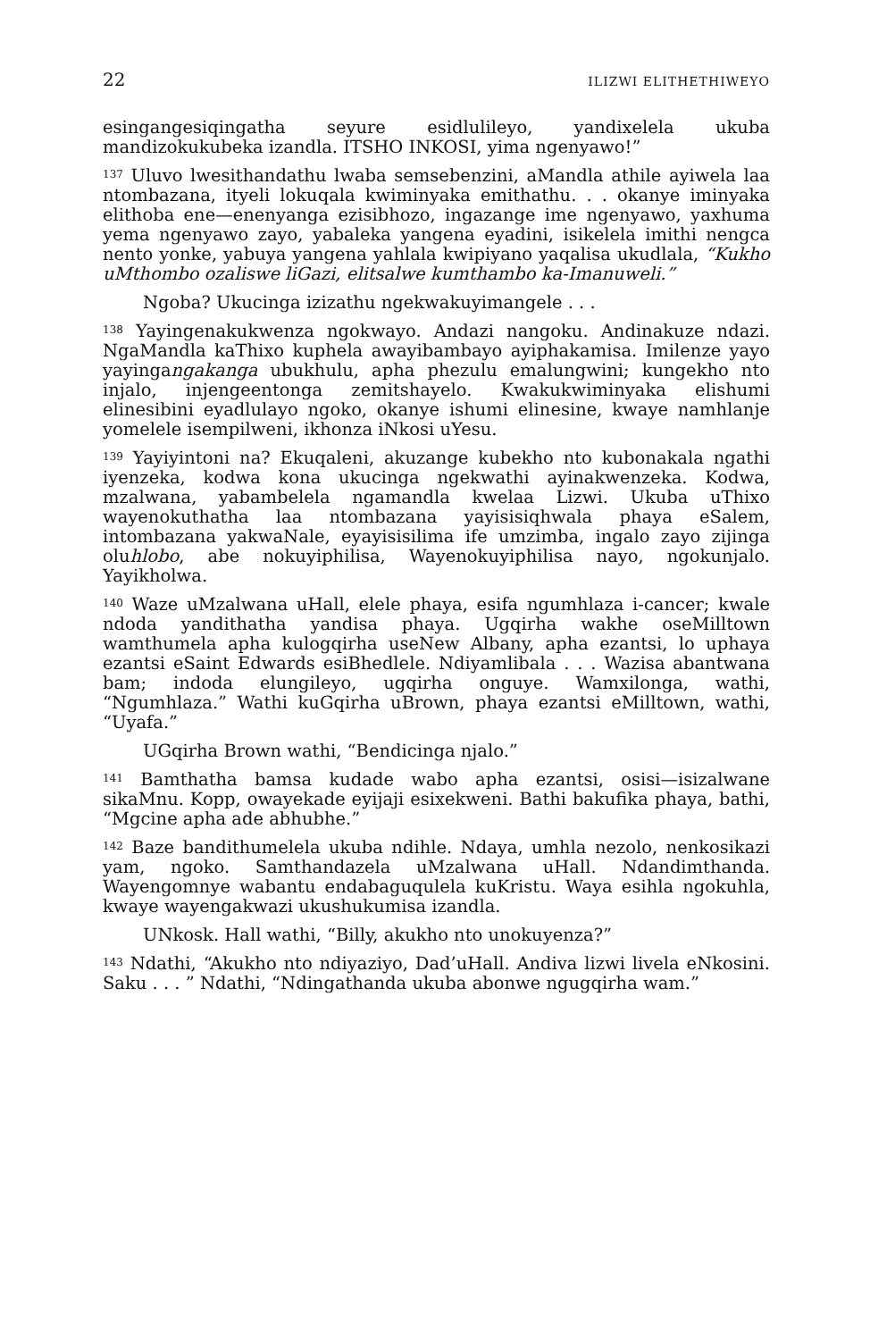22 ILIZWI ELITHETHIWEYO
esingangesiqingatha seyure esidlulileyo, yandixelela ukuba mandizokukubeka izandla. ITSHO INKOSI, yima ngenyawo!”
<sup>137</sup> Uluvo lwesithandathu lwaba semsebenzini, aMandla athile ayiwela laa ntombazana, ityeli lokuqala kwiminyaka emithathu. . . okanye iminyaka elithoba ene—enenyanga ezisibhozo, ingazange ime ngenyawo, yaxhuma yema ngenyawo zayo, yabaleka yangena eyadini, isikelela imithi nengca nento yonke, yabuya yangena yahlala kwipiyano yaqalisa ukudlala, “Kukho uMthombo ozaliswe liGazi, elitsalwe kumthambo ka-Imanuweli.”
Ngoba? Ukucinga izizathu ngekwakuyimangele . . .
<sup>138</sup> Yayingenakukwenza ngokwayo. Andazi nangoku. Andinakuze ndazi. NgaMandla kaThixo kuphela awayibambayo ayiphakamisa. Imilenze yayo yayingangakanga ubukhulu, apha phezulu emalungwini; kungekho nto injalo, injengeentonga zemitshayelo. Kwakukwiminyaka elishumi elinesibini eyadlulayo ngoko, okanye ishumi elinesine, kwaye namhlanje yomelele isempilweni, ikhonza iNkosi uYesu.
<sup>139</sup> Yayiyintoni na? Ekuqaleni, akuzange kubekho nto kubonakala ngathi iyenzeka, kodwa kona ukucinga ngekwathi ayinakwenzeka. Kodwa, mzalwana, yabambelela ngamandla kwelaa Lizwi. Ukuba uThixo wayenokuthatha laa ntombazana yayisisiqhwala phaya eSalem, intombazana yakwaNale, eyayisisilima ife umzimba, ingalo zayo zijinga oluhlobo, abe nokuyiphilisa, Wayenokuyiphilisa nayo, ngokunjalo. Yayikholwa.
<sup>140</sup> Waze uMzalwana uHall, elele phaya, esifa ngumhlaza i-cancer; kwale ndoda yandithatha yandisa phaya. Ugqirha wakhe oseMilltown wamthumela apha kulogqirha useNew Albany, apha ezantsi, lo uphaya ezantsi eSaint Edwards esiBhedlele. Ndiyamlibala . . . Wazisa abantwana bam; indoda elungileyo, ugqirha onguye. Wamxilonga, wathi, “Ngumhlaza.” Wathi kuGqirha uBrown, phaya ezantsi eMilltown, wathi, “Uyafa.”
UGqirha Brown wathi, “Bendicinga njalo.”
<sup>141</sup> Bamthatha bamsa kudade wabo apha ezantsi, osisi—isizalwane sikaMnu. Kopp, owayekade eyijaji esixekweni. Bathi bakufika phaya, bathi, “Mgcine apha ade abhubhe.”
<sup>142</sup> Baze bandithumelela ukuba ndihle. Ndaya, umhla nezolo, nenkosikazi yam, ngoko. Samthandazela uMzalwana uHall. Ndandimthanda. Wayengomnye wabantu endabaguqulela kuKristu. Waya esihla ngokuhla, kwaye wayengakwazi ukushukumisa izandla.
UNkosk. Hall wathi, “Billy, akukho nto unokuyenza?”
<sup>143</sup> Ndathi, “Akukho nto ndiyaziyo, Dad’uHall. Andiva lizwi livela eNkosini. Saku . . . ” Ndathi, “Ndingathanda ukuba abonwe ngugqirha wam.”